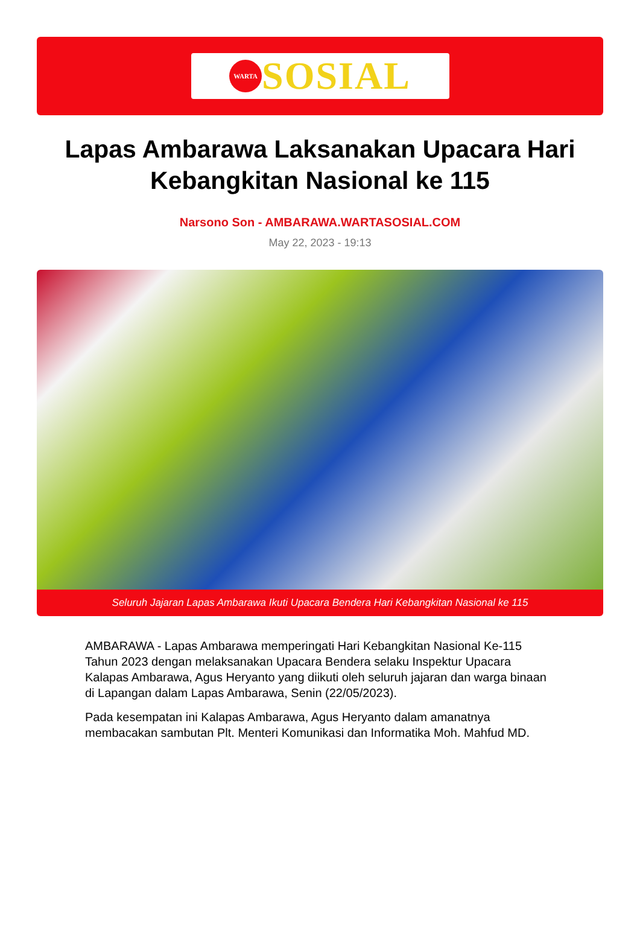WARTA
SOSIAL
Lapas Ambarawa Laksanakan Upacara Hari Kebangkitan Nasional ke 115
Narsono Son - AMBARAWA.WARTASOSIAL.COM
May 22, 2023 - 19:13
Seluruh Jajaran Lapas Ambarawa Ikuti Upacara Bendera Hari Kebangkitan Nasional ke 115
AMBARAWA - Lapas Ambarawa memperingati Hari Kebangkitan Nasional Ke-115 Tahun 2023 dengan melaksanakan Upacara Bendera selaku Inspektur Upacara Kalapas Ambarawa, Agus Heryanto yang diikuti oleh seluruh jajaran dan warga binaan di Lapangan dalam Lapas Ambarawa, Senin (22/05/2023).
Pada kesempatan ini Kalapas Ambarawa, Agus Heryanto dalam amanatnya membacakan sambutan Plt. Menteri Komunikasi dan Informatika Moh. Mahfud MD.